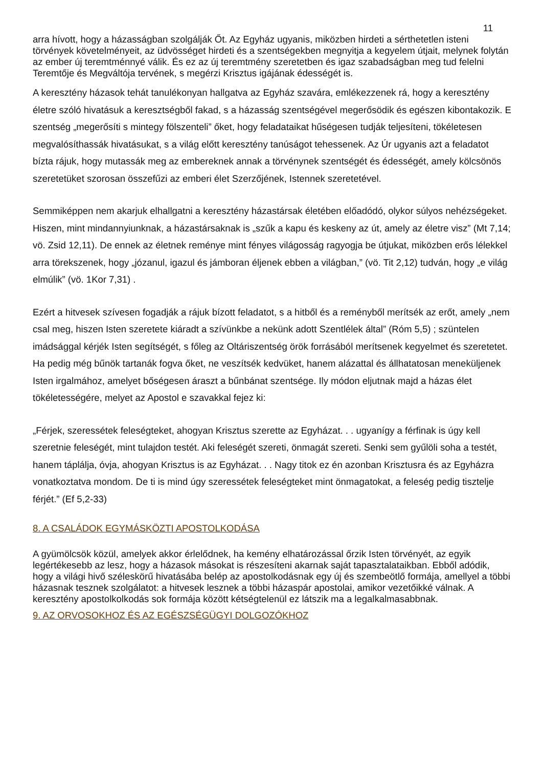11
arra hívott, hogy a házasságban szolgálják Őt. Az Egyház ugyanis, miközben hirdeti a sérthetetlen isteni törvények követelményeit, az üdvösséget hirdeti és a szentségekben megnyitja a kegyelem útjait, melynek folytán az ember új teremtménnyé válik. És ez az új teremtmény szeretetben és igaz szabadságban meg tud felelni Teremtője és Megváltója tervének, s megérzi Krisztus igájának édességét is.
A keresztény házasok tehát tanulékonyan hallgatva az Egyház szavára, emlékezzenek rá, hogy a keresztény életre szóló hivatásuk a keresztségből fakad, s a házasság szentségével megerősödik és egészen kibontakozik. E szentség „megerősíti s mintegy fölszenteli” őket, hogy feladataikat hűségesen tudják teljesíteni, tökéletesen megvalósíthassák hivatásukat, s a világ előtt keresztény tanúságot tehessenek. Az Úr ugyanis azt a feladatot bízta rájuk, hogy mutassák meg az embereknek annak a törvénynek szentségét és édességét, amely kölcsönös szeretetüket szorosan összefűzi az emberi élet Szerzőjének, Istennek szeretetével.
Semmiképpen nem akarjuk elhallgatni a keresztény házastársak életében előadódó, olykor súlyos nehézségeket. Hiszen, mint mindannyiunknak, a házastársaknak is „szűk a kapu és keskeny az út, amely az életre visz” (Mt 7,14; vö. Zsid 12,11). De ennek az életnek reménye mint fényes világosság ragyogja be útjukat, miközben erős lélekkel arra törekszenek, hogy „józanul, igazul és jámboran éljenek ebben a világban,” (vö. Tit 2,12) tudván, hogy „e világ elmúlik” (vö. 1Kor 7,31) .
Ezért a hitvesek szívesen fogadják a rájuk bízott feladatot, s a hitből és a reményből merítsék az erőt, amely „nem csal meg, hiszen Isten szeretete kiáradt a szívünkbe a nekünk adott Szentlélek által” (Róm 5,5) ; szüntelen imádsággal kérjék Isten segítségét, s főleg az Oltáriszentség örök forrásából merítsenek kegyelmet és szeretetet. Ha pedig még bűnök tartanák fogva őket, ne veszítsék kedvüket, hanem alázattal és állhatatosan meneküljenek Isten irgalmához, amelyet bőségesen áraszt a bűnbánat szentsége. Ily módon eljutnak majd a házas élet tökéletességére, melyet az Apostol e szavakkal fejez ki:
„Férjek, szeressétek feleségteket, ahogyan Krisztus szerette az Egyházat. . . ugyanígy a férfinak is úgy kell szeretnie feleségét, mint tulajdon testét. Aki feleségét szereti, önmagát szereti. Senki sem gyűlöli soha a testét, hanem táplálja, óvja, ahogyan Krisztus is az Egyházat. . . Nagy titok ez én azonban Krisztusra és az Egyházra vonatkoztatva mondom. De ti is mind úgy szeressétek feleségteket mint önmagatokat, a feleség pedig tisztelje férjét.” (Ef 5,2-33)
8. A CSALÁDOK EGYMÁSKÖZTI APOSTOLKODÁSA
A gyümölcsök közül, amelyek akkor érlelődnek, ha kemény elhatározással őrzik Isten törvényét, az egyik legértékesebb az lesz, hogy a házasok másokat is részesíteni akarnak saját tapasztalataikban. Ebből adódik, hogy a világi hivő széleskörű hivatásába belép az apostolkodásnak egy új és szembeötlő formája, amellyel a többi házasnak tesznek szolgálatot: a hitvesek lesznek a többi házaspár apostolai, amikor vezetőikké válnak. A keresztény apostolkolkodás sok formája között kétségtelenül ez látszik ma a legalkalmasabbnak.
9. AZ ORVOSOKHOZ ÉS AZ EGÉSZSÉGÜGYI DOLGOZÓKHOZ